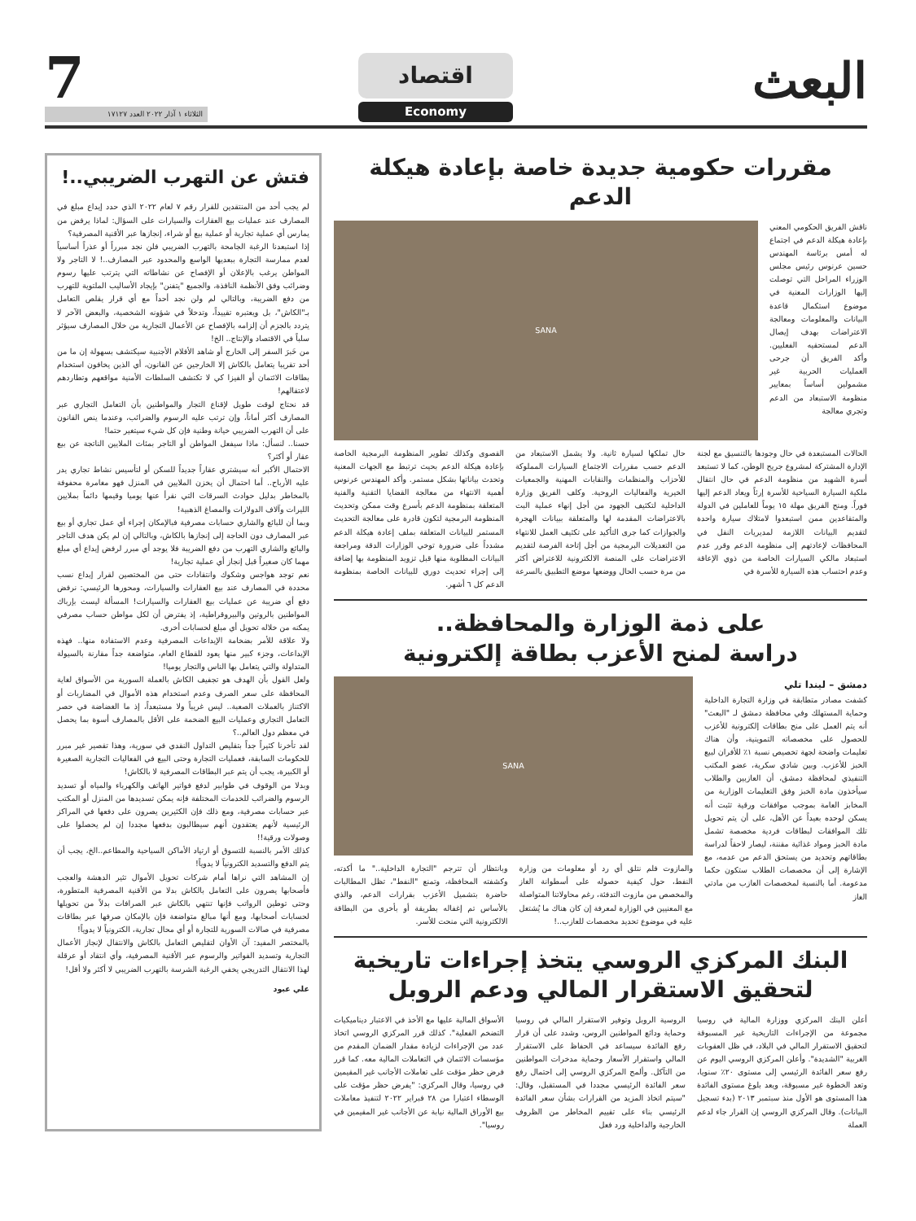البعث
اقتصاد
Economy
7
الثلاثاء ١ آذار ٢٠٢٢ العدد ١٧١٢٧
مقررات حكومية جديدة خاصة بإعادة هيكلة الدعم
ناقش الفريق الحكومي المعني بإعادة هيكلة الدعم في اجتماع له أمس برئاسة المهندس حسين عرنوس رئيس مجلس الوزراء المراحل التي توصلت إليها الوزارات المعنية في موضوع استكمال قاعدة البيانات والمعلومات ومعالجة الاعتراضات بهدف إيصال الدعم لمستحقيه الفعليين. وأكد الفريق أن جرحى العمليات الحربية غير مشمولين أساساً بمعايير منظومة الاستبعاد من الدعم وتجري معالجة
SANA
الحالات المستبعدة في حال وجودها بالتنسيق مع لجنة الإدارة المشتركة لمشروع جريح الوطن، كما لا تستبعد أسرة الشهيد من منظومة الدعم في حال انتقال ملكية السيارة السياحية للأسرة إرثاً ويعاد الدعم إليها فوراً. ومنح الفريق مهلة ١٥ يوماً للعاملين في الدولة والمتقاعدين ممن استبعدوا لامتلاك سيارة واحدة لتقديم البيانات اللازمة لمديريات النقل في المحافظات لإعادتهم إلى منظومة الدعم وقرر عدم استبعاد مالكي السيارات الخاصة من ذوي الإعاقة وعدم احتساب هذه السيارة للأسرة في
حال تملكها لسيارة ثانية. ولا يشمل الاستبعاد من الدعم حسب مقررات الاجتماع السيارات المملوكة للأحزاب والمنظمات والنقابات المهنية والجمعيات الخيرية والفعاليات الروحية. وكلف الفريق وزارة الداخلية لتكثيف الجهود من أجل إنهاء عملية البت بالاعتراضات المقدمة لها والمتعلقة ببيانات الهجرة والجوازات كما جرى التأكيد على تكثيف العمل للانتهاء من التعديلات البرمجية من أجل إتاحة الفرصة لتقديم الاعتراضات على المنصة الالكترونية للاعتراض أكثر من مرة حسب الحال ووضعها موضع التطبيق بالسرعة
القصوى وكذلك تطوير المنظومة البرمجية الخاصة بإعادة هيكلة الدعم بحيث ترتبط مع الجهات المعنية وتحدث بياناتها بشكل مستمر. وأكد المهندس عرنوس أهمية الانتهاء من معالجة القضايا التقنية والفنية المتعلقة بمنظومة الدعم بأسرع وقت ممكن وتحديث المنظومة البرمجية لتكون قادرة على معالجة التحديث المستمر للبيانات المتعلقة بملف إعادة هيكلة الدعم مشدداً على ضرورة توخي الوزارات الدقة ومراجعة البيانات المطلوبة منها قبل تزويد المنظومة بها إضافة إلى إجراء تحديث دوري للبيانات الخاصة بمنظومة الدعم كل ٦ أشهر.
على ذمة الوزارة والمحافظة..
دراسة لمنح الأعزب بطاقة إلكترونية
دمشق – ليندا تلي
كشفت مصادر متطابقة في وزارة التجارة الداخلية وحماية المستهلك وفي محافظة دمشق لـ "البعث" أنه يتم العمل على منح بطاقات إلكترونية للأعزب للحصول على مخصصاته التموينية، وأن هناك تعليمات واضحة لجهة تخصيص نسبة ١٪ للأفران لبيع الخبز للأعزب. وبين شادي سكرية، عضو المكتب التنفيذي لمحافظة دمشق، أن العازبين والطلاب سيأخذون مادة الخبز وفق التعليمات الوزارية من المخابز العامة بموجب موافقات ورقية تثبت أنه يسكن لوحده بعيداً عن الأهل، على أن يتم تحويل تلك الموافقات لبطاقات فردية مخصصة تشمل مادة الخبز ومواد غذائية مقننة، ليصار لاحقاً لدراسة بطاقاتهم وتحديد من يستحق الدعم من عدمه، مع الإشارة إلى أن مخصصات الطلاب ستكون حكما مدعومة. أما بالنسبة لمخصصات العازب من مادتي الغاز
SANA
والمازوت فلم نتلق أي رد أو معلومات من وزارة النفط، حول كيفية حصوله على أسطوانة الغاز والمخصص من مازوت التدفئة، رغم محاولاتنا المتواصلة مع المعنيين في الوزارة لمعرفة إن كان هناك ما يُشتغل عليه في موضوع تحديد مخصصات للعازب..!
وبانتظار أن تترجم "التجارة الداخلية.." ما أكدته، وكشفته المحافظة، وتمنع "النفط"، تظل المطالبات حاضرة بتشميل الأعزب بقرارات الدعم، والذي بالأساس تم إغفاله بطريقة أو بأخرى من البطاقة الالكترونية التي منحت للأسر.
البنك المركزي الروسي يتخذ إجراءات تاريخية
لتحقيق الاستقرار المالي ودعم الروبل
أعلن البنك المركزي ووزارة المالية في روسيا مجموعة من الإجراءات التاريخية غير المسبوقة لتحقيق الاستقرار المالي في البلاد، في ظل العقوبات الغربية "الشديدة". وأعلن المركزي الروسي اليوم عن رفع سعر الفائدة الرئيسي إلى مستوى ٢٠٪ سنويا، وتعد الخطوة غير مسبوقة، ويعد بلوغ مستوى الفائدة هذا المستوى هو الأول منذ سبتمبر ٢٠١٣ (بدء تسجيل البيانات). وقال المركزي الروسي إن القرار جاء لدعم العملة
الروسية الروبل وتوفير الاستقرار المالي في روسيا وحماية ودائع المواطنين الروس، وشدد على أن قرار رفع الفائدة سيساعد في الحفاظ على الاستقرار المالي واستقرار الأسعار وحماية مدخرات المواطنين من التآكل. وألمح المركزي الروسي إلى احتمال رفع سعر الفائدة الرئيسي مجددا في المستقبل، وقال: "سيتم اتخاذ المزيد من القرارات بشأن سعر الفائدة الرئيسي بناء على تقييم المخاطر من الظروف الخارجية والداخلية ورد فعل
الأسواق المالية عليها مع الأخذ في الاعتبار ديناميكيات التضخم الفعلية". كذلك قرر المركزي الروسي اتخاذ عدد من الإجراءات لزيادة مقدار الضمان المقدم من مؤسسات الائتمان في التعاملات المالية معه. كما قرر فرض حظر مؤقت على تعاملات الأجانب غير المقيمين في روسيا، وقال المركزي: "يفرض حظر مؤقت على الوسطاء اعتبارا من ٢٨ فبراير ٢٠٢٢ لتنفيذ معاملات بيع الأوراق المالية نيابة عن الأجانب غير المقيمين في روسيا".
فتش عن التهرب الضريبي..!
لم يجب أحد من المنتقدين للقرار رقم ٧ لعام ٢٠٢٢ الذي حدد إيداع مبلغ في المصارف عند عمليات بيع العقارات والسيارات على السؤال: لماذا يرفض من يمارس أي عملية تجارية أو عملية بيع أو شراء، إنجازها عبر الأقنية المصرفية؟
إذا استبعدنا الرغبة الجامحة بالتهرب الضريبي فلن نجد مبرراً أو عذراً أساسياً لعدم ممارسة التجارة ببعديها الواسع والمحدود عبر المصارف..! لا التاجر ولا المواطن يرغب بالإعلان أو الإفصاح عن نشاطاته التي يترتب عليها رسوم وضرائب وفق الأنظمة النافذة، والجميع "يتفنن" بإيجاد الأساليب الملتوية للتهرب من دفع الضريبة، وبالتالي لم ولن نجد أحداً مع أي قرار يقلص التعامل بـ"الكاش"، بل ويعتبره تقييداً، وتدخلاً في شؤونه الشخصية، والبعض الآخر لا يتردد بالجزم أن إلزامه بالإفصاح عن الأعمال التجارية من خلال المصارف سيؤثر سلباً في الاقتصاد والإنتاج.. الخ!
من خَبرَ السفر إلى الخارج أو شاهد الأفلام الأجنبية سيكتشف بسهولة إن ما من أحد تقريبا يتعامل بالكاش إلا الخارجين عن القانون، أي الذين يخافون استخدام بطاقات الائتمان أو الفيزا كي لا تكتشف السلطات الأمنية مواقعهم وتطاردهم لاعتقالهم!
قد نحتاج لوقت طويل لإقناع التجار والمواطنين بأن التعامل التجاري عبر المصارف أكثر أماناً، وإن ترتب عليه الرسوم والضرائب، وعندما ينص القانون على أن التهرب الضريبي خيانة وطنية فإن كل شيء سيتغير حتما!
حسنا.. لنسأل: ماذا سيفعل المواطن أو التاجر بمئات الملايين الناتجة عن بيع عقار أو أكثر؟
الاحتمال الأكبر أنه سيشتري عقاراً جديداً للسكن أو لتأسيس نشاط تجاري يدر عليه الأرباح.. أما احتمال أن يخزن الملايين في المنزل فهو مغامرة محفوفة بالمخاطر بدليل حوادث السرقات التي نقرأ عنها يوميا وقيمها دائماً بملايين الليرات وآلاف الدولارات والمصاغ الذهبية!
وبما أن للبائع والشاري حسابات مصرفية فبالإمكان إجراء أي عمل تجاري أو بيع عبر المصارف دون الحاجة إلى إنجازها بالكاش، وبالتالي إن لم يكن هدف التاجر والبائع والشاري التهرب من دفع الضريبة فلا يوجد أي مبرر لرفض إيداع أي مبلغ مهما كان صغيراً قبل إنجاز أي عملية تجارية!
نعم توجد هواجس وشكوك وانتقادات حتى من المختصين لقرار إيداع نسب محددة في المصارف عند بيع العقارات والسيارات، ومحورها الرئيسي: نرفض دفع أي ضريبة عن عمليات بيع العقارات والسيارات! المسألة ليست بإرباك المواطنين بالروتين والبيروقراطية، إذ يفترض أن لكل مواطن حساب مصرفي يمكنه من خلاله تحويل أي مبلغ لحسابات أخرى.
ولا علاقة للأمر بضخامة الإيداعات المصرفية وعدم الاستفادة منها.. فهذه الإيداعات، وجزء كبير منها يعود للقطاع العام، متواضعة جداً مقارنة بالسيولة المتداولة والتي يتعامل بها الناس والتجار يوميا!
ولعل القول بأن الهدف هو تجفيف الكاش بالعملة السورية من الأسواق لغاية المحافظة على سعر الصرف وعدم استخدام هذه الأموال في المضاربات أو الاكتناز بالعملات الصعبة.. ليس غريباً ولا مستبعداً، إذ ما الغضاضة في حصر التعامل التجاري وعمليات البيع الضخمة على الأقل بالمصارف أسوة بما يحصل في معظم دول العالم..؟
لقد تأخرنا كثيراً جداً بتقليص التداول النقدي في سورية، وهذا تقصير غير مبرر للحكومات السابقة، فعمليات التجارة وحتى البيع في الفعاليات التجارية الصغيرة أو الكبيرة، يجب أن يتم عبر البطاقات المصرفية لا بالكاش!
وبدلا من الوقوف في طوابير لدفع فواتير الهاتف والكهرباء والمياه أو تسديد الرسوم والضرائب للخدمات المختلفة فإنه يمكن تسديدها من المنزل أو المكتب عبر حسابات مصرفية، ومع ذلك فإن الكثيرين يصرون على دفعها في المراكز الرئيسية لأنهم يعتقدون أنهم سيطالبون بدفعها مجددا إن لم يحصلوا على وصولات ورقية!!
كذلك الأمر بالنسبة للتسوق أو ارتياد الأماكن السياحية والمطاعم..الخ، يجب أن يتم الدفع والتسديد الكترونياً لا يدوياً!
إن المشاهد التي نراها أمام شركات تحويل الأموال تثير الدهشة والعجب فأصحابها يصرون على التعامل بالكاش بدلا من الأقنية المصرفية المتطورة، وحتى توطين الرواتب فإنها تنتهي بالكاش عبر الصرافات بدلاً من تحويلها لحسابات أصحابها، ومع أنها مبالغ متواضعة فإن بالإمكان صرفها عبر بطاقات مصرفية في صالات السورية للتجارة أو أي محال تجارية، الكترونياً لا يدوياً!
بالمختصر المفيد: آن الأوان لتقليص التعامل بالكاش والانتقال لإنجاز الأعمال التجارية وتسديد الفواتير والرسوم عبر الأقنية المصرفية، وأي انتقاد أو عرقلة لهذا الانتقال التدريجي يخفي الرغبة الشرسة بالتهرب الضريبي لا أكثر ولا أقل!
علي عبود